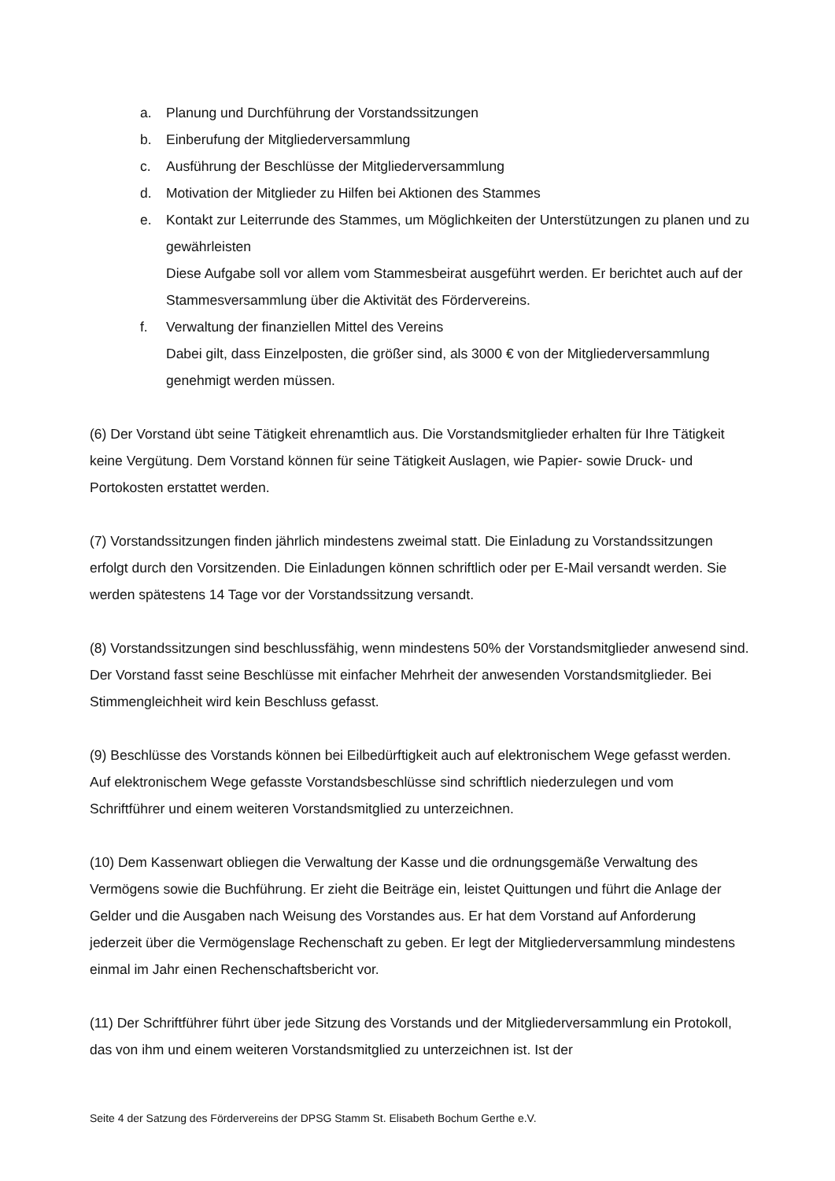a. Planung und Durchführung der Vorstandssitzungen
b. Einberufung der Mitgliederversammlung
c. Ausführung der Beschlüsse der Mitgliederversammlung
d. Motivation der Mitglieder zu Hilfen bei Aktionen des Stammes
e. Kontakt zur Leiterrunde des Stammes, um Möglichkeiten der Unterstützungen zu planen und zu gewährleisten
Diese Aufgabe soll vor allem vom Stammesbeirat ausgeführt werden. Er berichtet auch auf der Stammesversammlung über die Aktivität des Fördervereins.
f. Verwaltung der finanziellen Mittel des Vereins
Dabei gilt, dass Einzelposten, die größer sind, als 3000 € von der Mitgliederversammlung genehmigt werden müssen.
(6) Der Vorstand übt seine Tätigkeit ehrenamtlich aus. Die Vorstandsmitglieder erhalten für Ihre Tätigkeit keine Vergütung. Dem Vorstand können für seine Tätigkeit Auslagen, wie Papier- sowie Druck- und Portokosten erstattet werden.
(7) Vorstandssitzungen finden jährlich mindestens zweimal statt. Die Einladung zu Vorstandssitzungen erfolgt durch den Vorsitzenden. Die Einladungen können schriftlich oder per E-Mail versandt werden. Sie werden spätestens 14 Tage vor der Vorstandssitzung versandt.
(8) Vorstandssitzungen sind beschlussfähig, wenn mindestens 50% der Vorstandsmitglieder anwesend sind. Der Vorstand fasst seine Beschlüsse mit einfacher Mehrheit der anwesenden Vorstandsmitglieder. Bei Stimmengleichheit wird kein Beschluss gefasst.
(9) Beschlüsse des Vorstands können bei Eilbedürftigkeit auch auf elektronischem Wege gefasst werden. Auf elektronischem Wege gefasste Vorstandsbeschlüsse sind schriftlich niederzulegen und vom Schriftführer und einem weiteren Vorstandsmitglied zu unterzeichnen.
(10) Dem Kassenwart obliegen die Verwaltung der Kasse und die ordnungsgemäße Verwaltung des Vermögens sowie die Buchführung. Er zieht die Beiträge ein, leistet Quittungen und führt die Anlage der Gelder und die Ausgaben nach Weisung des Vorstandes aus. Er hat dem Vorstand auf Anforderung jederzeit über die Vermögenslage Rechenschaft zu geben. Er legt der Mitgliederversammlung mindestens einmal im Jahr einen Rechenschaftsbericht vor.
(11) Der Schriftführer führt über jede Sitzung des Vorstands und der Mitgliederversammlung ein Protokoll, das von ihm und einem weiteren Vorstandsmitglied zu unterzeichnen ist. Ist der
Seite 4 der Satzung des Fördervereins der DPSG Stamm St. Elisabeth Bochum Gerthe e.V.